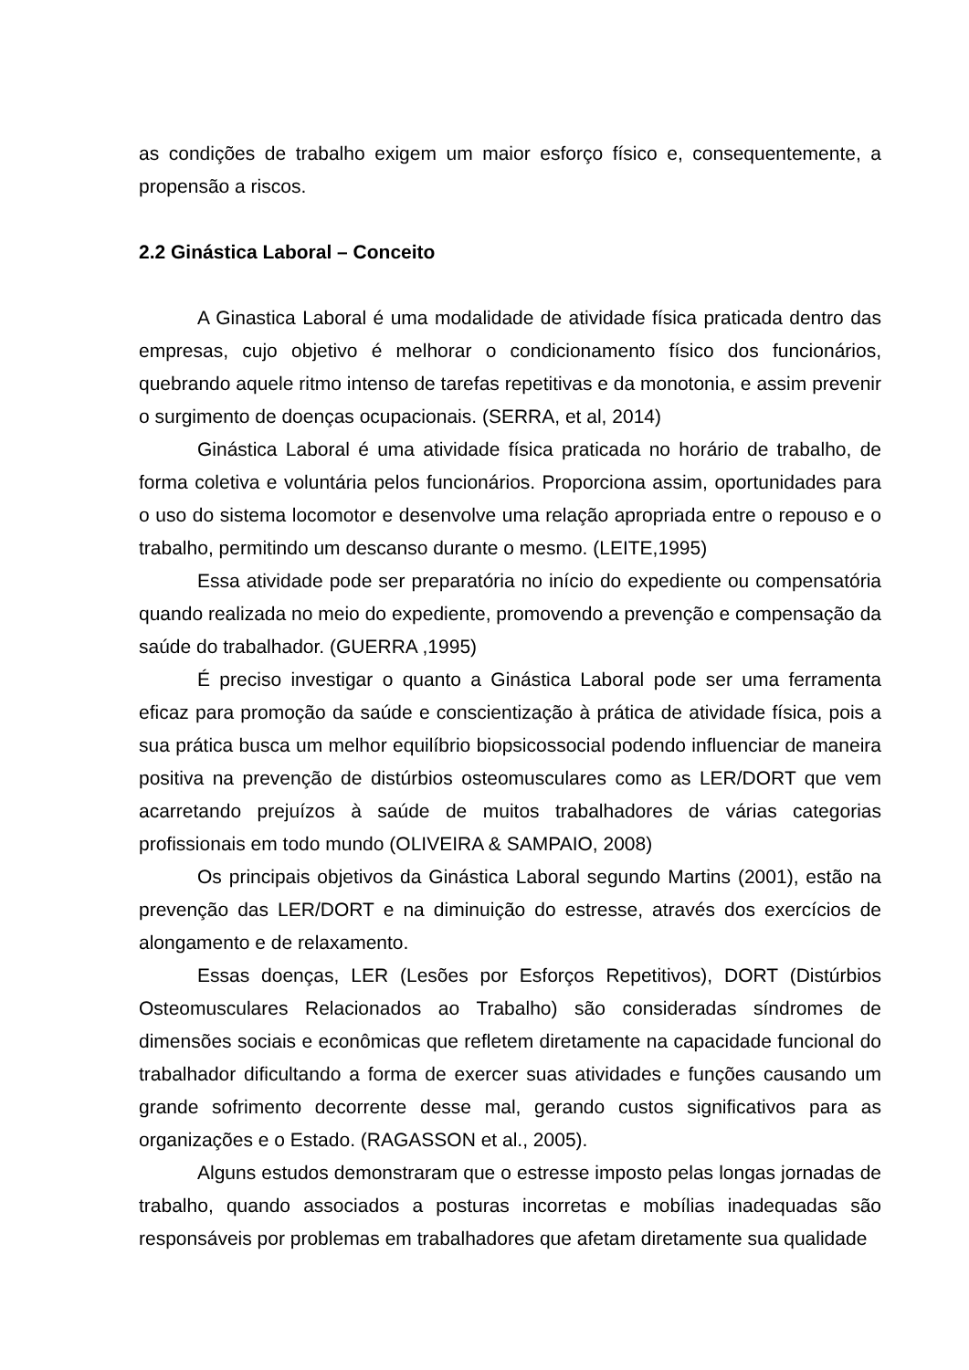as condições de trabalho exigem um maior esforço físico e, consequentemente, a propensão a riscos.
2.2 Ginástica Laboral – Conceito
A Ginastica Laboral é uma modalidade de atividade física praticada dentro das empresas, cujo objetivo é melhorar o condicionamento físico dos funcionários, quebrando aquele ritmo intenso de tarefas repetitivas e da monotonia, e assim prevenir o surgimento de doenças ocupacionais. (SERRA, et al, 2014)
Ginástica Laboral é uma atividade física praticada no horário de trabalho, de forma coletiva e voluntária pelos funcionários. Proporciona assim, oportunidades para o uso do sistema locomotor e desenvolve uma relação apropriada entre o repouso e o trabalho, permitindo um descanso durante o mesmo. (LEITE,1995)
Essa atividade pode ser preparatória no início do expediente ou compensatória quando realizada no meio do expediente, promovendo a prevenção e compensação da saúde do trabalhador. (GUERRA ,1995)
É preciso investigar o quanto a Ginástica Laboral pode ser uma ferramenta eficaz para promoção da saúde e conscientização à prática de atividade física, pois a sua prática busca um melhor equilíbrio biopsicossocial podendo influenciar de maneira positiva na prevenção de distúrbios osteomusculares como as LER/DORT que vem acarretando prejuízos à saúde de muitos trabalhadores de várias categorias profissionais em todo mundo (OLIVEIRA & SAMPAIO, 2008)
Os principais objetivos da Ginástica Laboral segundo Martins (2001), estão na prevenção das LER/DORT e na diminuição do estresse, através dos exercícios de alongamento e de relaxamento.
Essas doenças, LER (Lesões por Esforços Repetitivos), DORT (Distúrbios Osteomusculares Relacionados ao Trabalho) são consideradas síndromes de dimensões sociais e econômicas que refletem diretamente na capacidade funcional do trabalhador dificultando a forma de exercer suas atividades e funções causando um grande sofrimento decorrente desse mal, gerando custos significativos para as organizações e o Estado. (RAGASSON et al., 2005).
Alguns estudos demonstraram que o estresse imposto pelas longas jornadas de trabalho, quando associados a posturas incorretas e mobílias inadequadas são responsáveis por problemas em trabalhadores que afetam diretamente sua qualidade